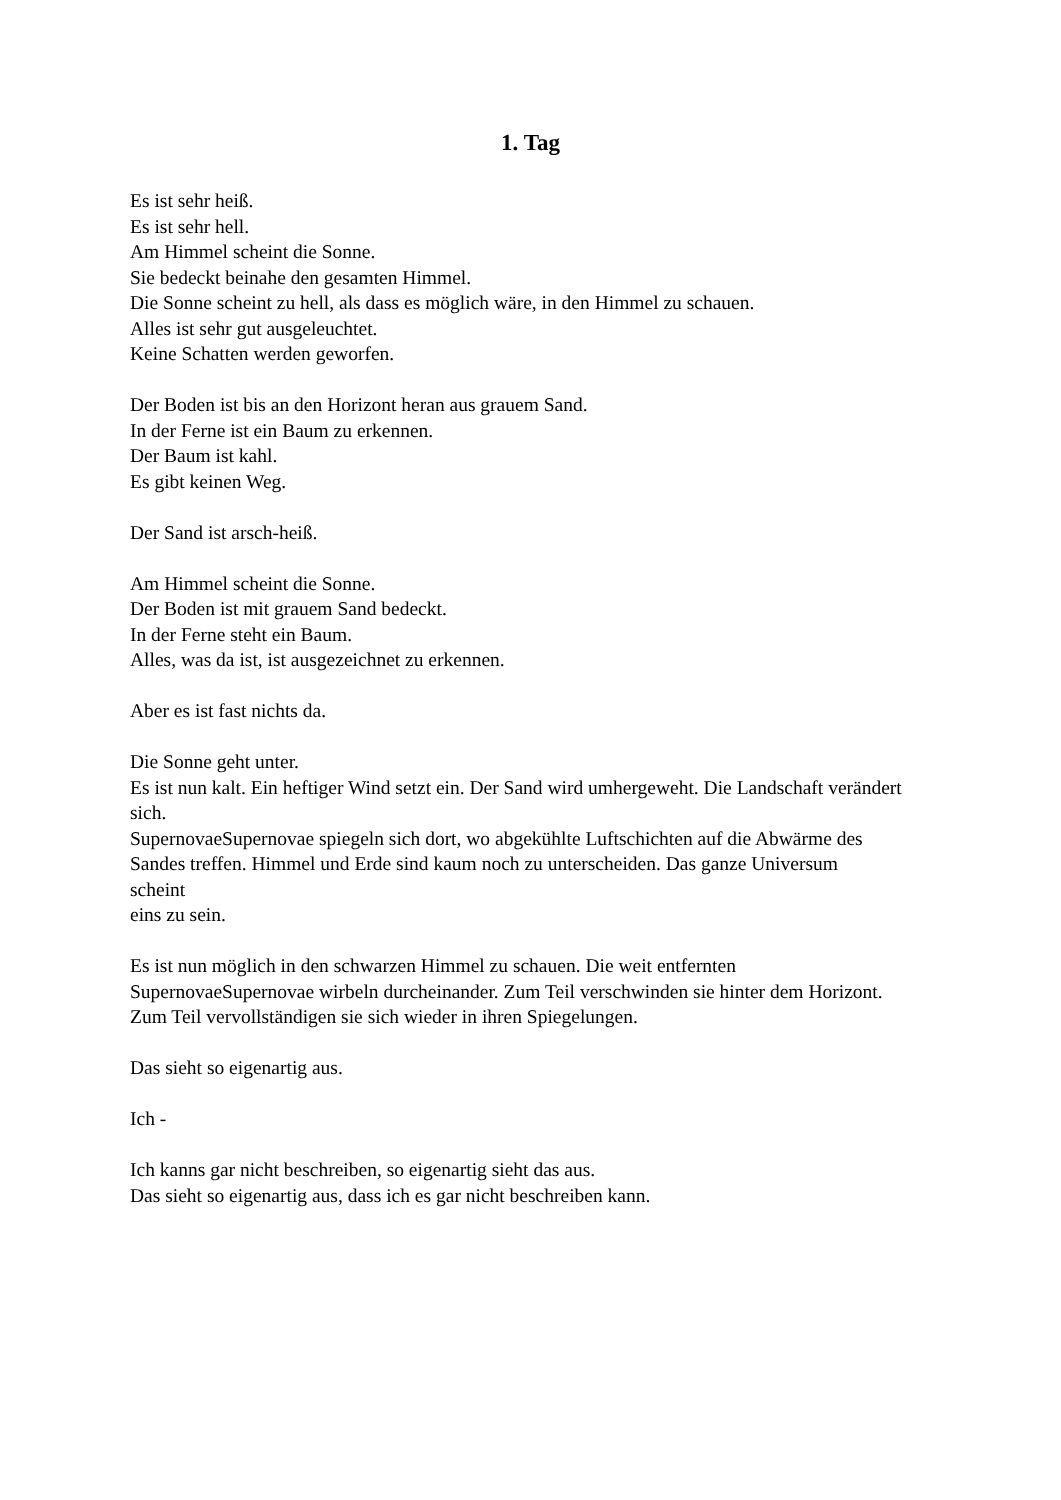1. Tag
Es ist sehr heiß.
Es ist sehr hell.
Am Himmel scheint die Sonne.
Sie bedeckt beinahe den gesamten Himmel.
Die Sonne scheint zu hell, als dass es möglich wäre, in den Himmel zu schauen.
Alles ist sehr gut ausgeleuchtet.
Keine Schatten werden geworfen.
Der Boden ist bis an den Horizont heran aus grauem Sand.
In der Ferne ist ein Baum zu erkennen.
Der Baum ist kahl.
Es gibt keinen Weg.
Der Sand ist arsch-heiß.
Am Himmel scheint die Sonne.
Der Boden ist mit grauem Sand bedeckt.
In der Ferne steht ein Baum.
Alles, was da ist, ist ausgezeichnet zu erkennen.
Aber es ist fast nichts da.
Die Sonne geht unter.
Es ist nun kalt. Ein heftiger Wind setzt ein. Der Sand wird umhergeweht. Die Landschaft verändert sich.
SupernovaeSupernovae spiegeln sich dort, wo abgekühlte Luftschichten auf die Abwärme des Sandes treffen. Himmel und Erde sind kaum noch zu unterscheiden. Das ganze Universum
scheint
eins zu sein.
Es ist nun möglich in den schwarzen Himmel zu schauen. Die weit entfernten SupernovaeSupernovae wirbeln durcheinander. Zum Teil verschwinden sie hinter dem Horizont. Zum Teil vervollständigen sie sich wieder in ihren Spiegelungen.
Das sieht so eigenartig aus.
Ich -
Ich kanns gar nicht beschreiben, so eigenartig sieht das aus.
Das sieht so eigenartig aus, dass ich es gar nicht beschreiben kann.